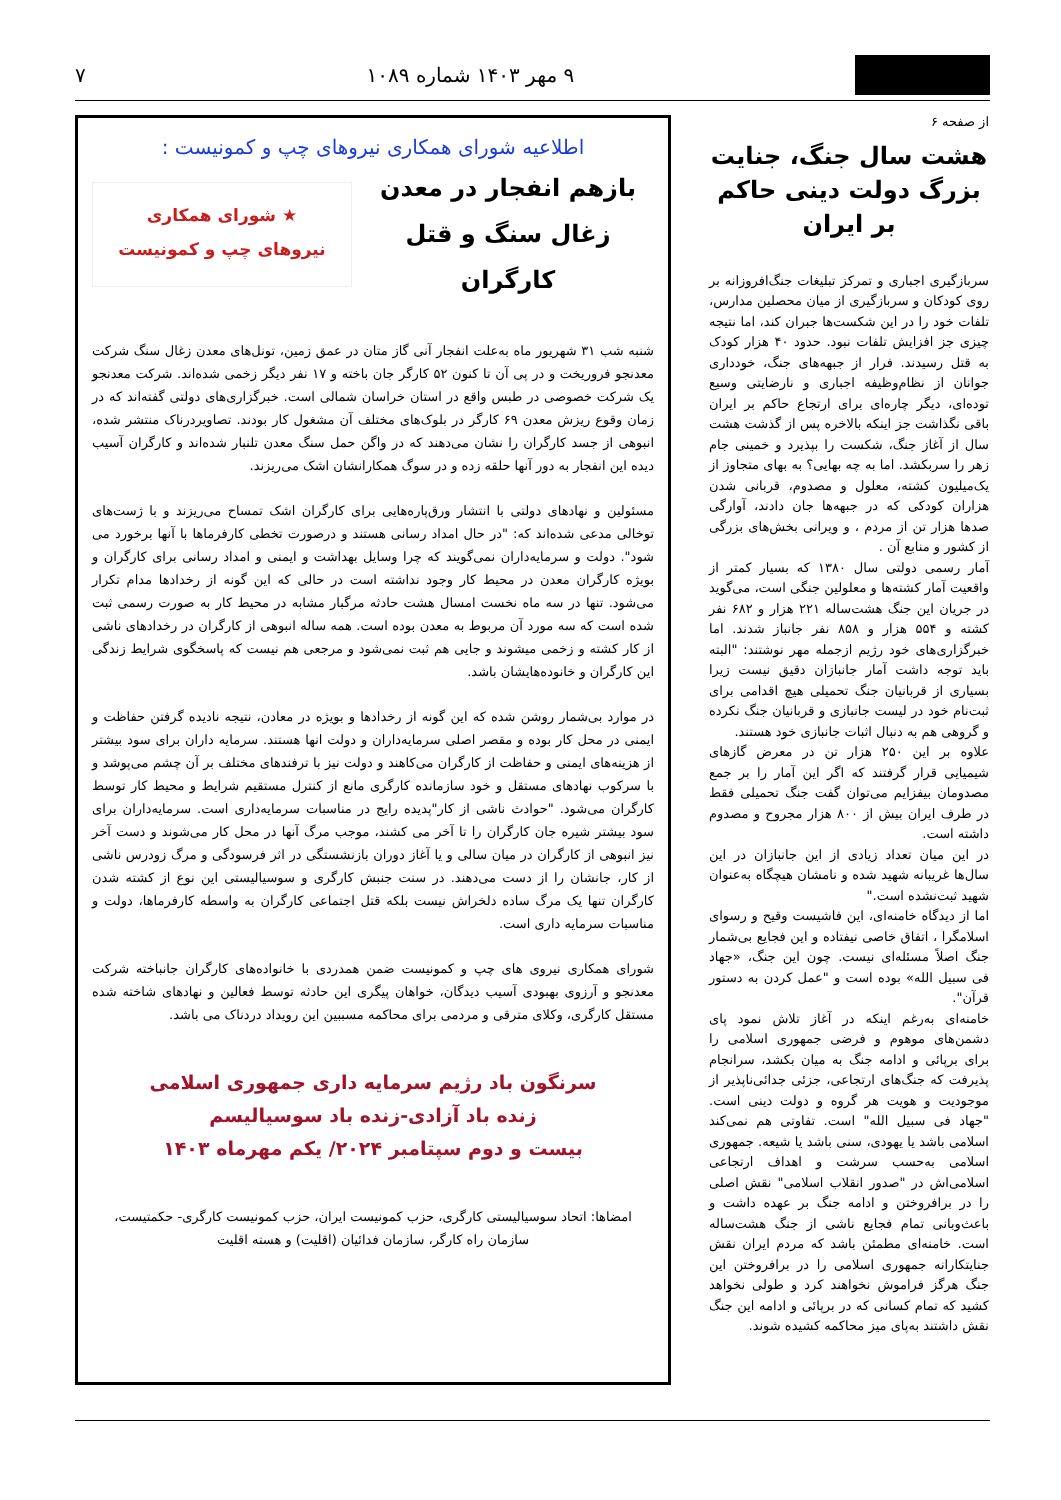۹ مهر ۱۴۰۳ شماره ۱۰۸۹ ۷
از صفحه ۶
هشت سال جنگ، جنایت بزرگ دولت دینی حاکم بر ایران
سربازگیری اجباری و تمرکز تبلیغات جنگ‌افروزانه بر روی کودکان و سربازگیری از میان محصلین مدارس، تلفات خود را در این شکست‌ها جبران کند، اما نتیجه چیزی جز افزایش تلفات نبود. حدود ۴۰ هزار کودک به قتل رسیدند. فرار از جبهه‌های جنگ، خودداری جوانان از نظام‌وظیفه اجباری و نارضایتی وسیع توده‌ای، دیگر چاره‌ای برای ارتجاع حاکم بر ایران باقی نگذاشت جز اینکه بالاخره پس از گذشت هشت سال از آغاز جنگ، شکست را بپذیرد و خمینی جام زهر را سربکشد. اما به چه بهایی؟ به بهای متجاوز از یک‌میلیون کشته، معلول و مصدوم، قربانی شدن هزاران کودکی که در جبهه‌ها جان دادند، آوارگی صدها هزار تن از مردم ، و ویرانی بخش‌های بزرگی از کشور و منابع آن .
آمار رسمی دولتی سال ۱۳۸۰ که بسیار کمتر از واقعیت آمار کشته‌ها و معلولین جنگی است، می‌گوید در جریان این جنگ هشت‌ساله ۲۲۱ هزار و ۶۸۲ نفر کشته و ۵۵۴ هزار و ۸۵۸ نفر جانباز شدند. اما خبرگزاری‌های خود رژیم ازجمله مهر نوشتند: "البته باید توجه داشت آمار جانبازان دقیق نیست زیرا بسیاری از قربانیان جنگ تحمیلی هیچ اقدامی برای ثبت‌نام خود در لیست جانبازی و قربانیان جنگ نکرده و گروهی هم به دنبال اثبات جانبازی خود هستند.
علاوه بر این ۲۵۰ هزار تن در معرض گازهای شیمیایی قرار گرفتند که اگر این آمار را بر جمع مصدومان بیفزایم می‌توان گفت جنگ تحمیلی فقط در طرف ایران بیش از ۸۰۰ هزار مجروح و مصدوم داشته است.
در این میان تعداد زیادی از این جانبازان در این سال‌ها غریبانه شهید شده و نامشان هیچگاه به‌عنوان شهید ثبت‌نشده است."
اما از دیدگاه خامنه‌ای، این فاشیست وقیح و رسوای اسلامگرا ، اتفاق خاصی نیفتاده و این فجایع بی‌شمار جنگ اصلاً مسئله‌ای نیست. چون این جنگ، «جهاد فی سبیل الله» بوده است و "عمل کردن به دستور قرآن".
خامنه‌ای به‌رغم اینکه در آغاز تلاش نمود پای دشمن‌های موهوم و فرضی جمهوری اسلامی را برای برپائی و ادامه جنگ به میان بکشد، سرانجام پذیرفت که جنگ‌های ارتجاعی، جزئی جدائی‌ناپذیر از موجودیت و هویت هر گروه و دولت دینی است. "جهاد فی سبیل الله" است. تفاوتی هم نمی‌کند اسلامی باشد یا یهودی، سنی باشد یا شیعه. جمهوری اسلامی به‌حسب سرشت و اهداف ارتجاعی اسلامی‌اش در "صدور انقلاب اسلامی" نقش اصلی را در برافروختن و ادامه جنگ بر عهده داشت و باعث‌وبانی تمام فجایع ناشی از جنگ هشت‌ساله است. خامنه‌ای مطمئن باشد که مردم ایران نقش جنایتکارانه جمهوری اسلامی را در برافروختن این جنگ هرگز فراموش نخواهند کرد و طولی نخواهد کشید که تمام کسانی که در برپائی و ادامه این جنگ نقش داشتند به‌پای میز محاکمه کشیده شوند.
اطلاعیه شورای همکاری نیروهای چپ و کمونیست :
بازهم انفجار در معدن زغال سنگ و قتل کارگران
★ شورای همکاری
نیروهای چپ و کمونیست
شنبه شب ۳۱ شهریور ماه به‌علت انفجار آنی گاز متان در عمق زمین، تونل‌های معدن زغال سنگ شرکت معدنجو فروریخت و در پی آن تا کنون ۵۲ کارگر جان باخته و ۱۷ نفر دیگر زخمی شده‌اند. شرکت معدنجو یک شرکت خصوصی در طبس واقع در استان خراسان شمالی است. خبرگزاری‌های دولتی گفته‌اند که در زمان وقوع ریزش معدن ۶۹ کارگر در بلوک‌های مختلف آن مشغول کار بودند. تصاویردرناک منتشر شده، انبوهی از جسد کارگران را نشان می‌دهند که در واگن حمل سنگ معدن تلنبار شده‌اند و کارگران آسیب دیده این انفجار به دور آنها حلقه زده و در سوگ همکارانشان اشک می‌ریزند.
مسئولین و نهادهای دولتی با انتشار ورق‌پاره‌هایی برای کارگران اشک تمساح می‌ریزند و با ژست‌های توخالی مدعی شده‌اند که: "در حال امداد رسانی هستند و درصورت تخطی کارفرماها با آنها برخورد می شود". دولت و سرمایه‌داران نمی‌گویند که چرا وسایل بهداشت و ایمنی و امداد رسانی برای کارگران و بویژه کارگران معدن در محیط کار وجود نداشته است در حالی که این گونه از رخدادها مدام تکرار می‌شود. تنها در سه ماه نخست امسال هشت حادثه مرگبار مشابه در محیط کار به صورت رسمی ثبت شده است که سه مورد آن مربوط به معدن بوده است. همه ساله انبوهی از کارگران در رخدادهای ناشی از کار کشته و زخمی میشوند و جایی هم ثبت نمی‌شود و مرجعی هم نیست که پاسخگوی شرایط زندگی این کارگران و خانوده‌هایشان باشد.
در موارد بی‌شمار روشن شده که این گونه از رخدادها و بویژه در معادن، نتیجه نادیده گرفتن حفاظت و ایمنی در محل کار بوده و مقصر اصلی سرمایه‌داران و دولت انها هستند. سرمایه داران برای سود بیشتر از هزینه‌های ایمنی و حفاظت از کارگران می‌کاهند و دولت نیز با ترفندهای مختلف بر آن چشم می‌پوشد و با سرکوب نهادهای مستقل و خود سازمانده کارگری مانع از کنترل مستقیم شرایط و محیط کار توسط کارگران می‌شود. "حوادث ناشی از کار"پدیده رایج در مناسبات سرمایه‌داری است. سرمایه‌داران برای سود بیشتر شیره جان کارگران را تا آخر می کشند، موجب مرگ آنها در محل کار می‌شوند و دست آخر نیز انبوهی از کارگران در میان سالی و یا آغاز دوران بازنشستگی در اثر فرسودگی و مرگ زودرس ناشی از کار، جانشان را از دست می‌دهند. در سنت جنبش کارگری و سوسیالیستی این نوع از کشته شدن کارگران تنها یک مرگ ساده دلخراش نیست بلکه قتل اجتماعی کارگران به واسطه کارفرماها، دولت و مناسبات سرمایه داری است.
شورای همکاری نیروی های چپ و کمونیست ضمن همدردی با خانواده‌های کارگران جانباخته شرکت معدنجو و آرزوی بهبودی آسیب دیدگان، خواهان پیگری این حادثه توسط فعالین و نهادهای شاخته شده مستقل کارگری، وکلای مترقی و مردمی برای محاکمه مسببین این رویداد دردناک می باشد.
سرنگون باد رژیم سرمایه داری جمهوری اسلامی
زنده باد آزادی-زنده باد سوسیالیسم
بیست و دوم سپتامبر ۲۰۲۴/ یکم مهرماه ۱۴۰۳
امضاها: اتحاد سوسیالیستی کارگری، حزب کمونیست ایران، حزب کمونیست کارگری- حکمتیست، سازمان راه کارگر، سازمان فدائیان (اقلیت) و هسته اقلیت